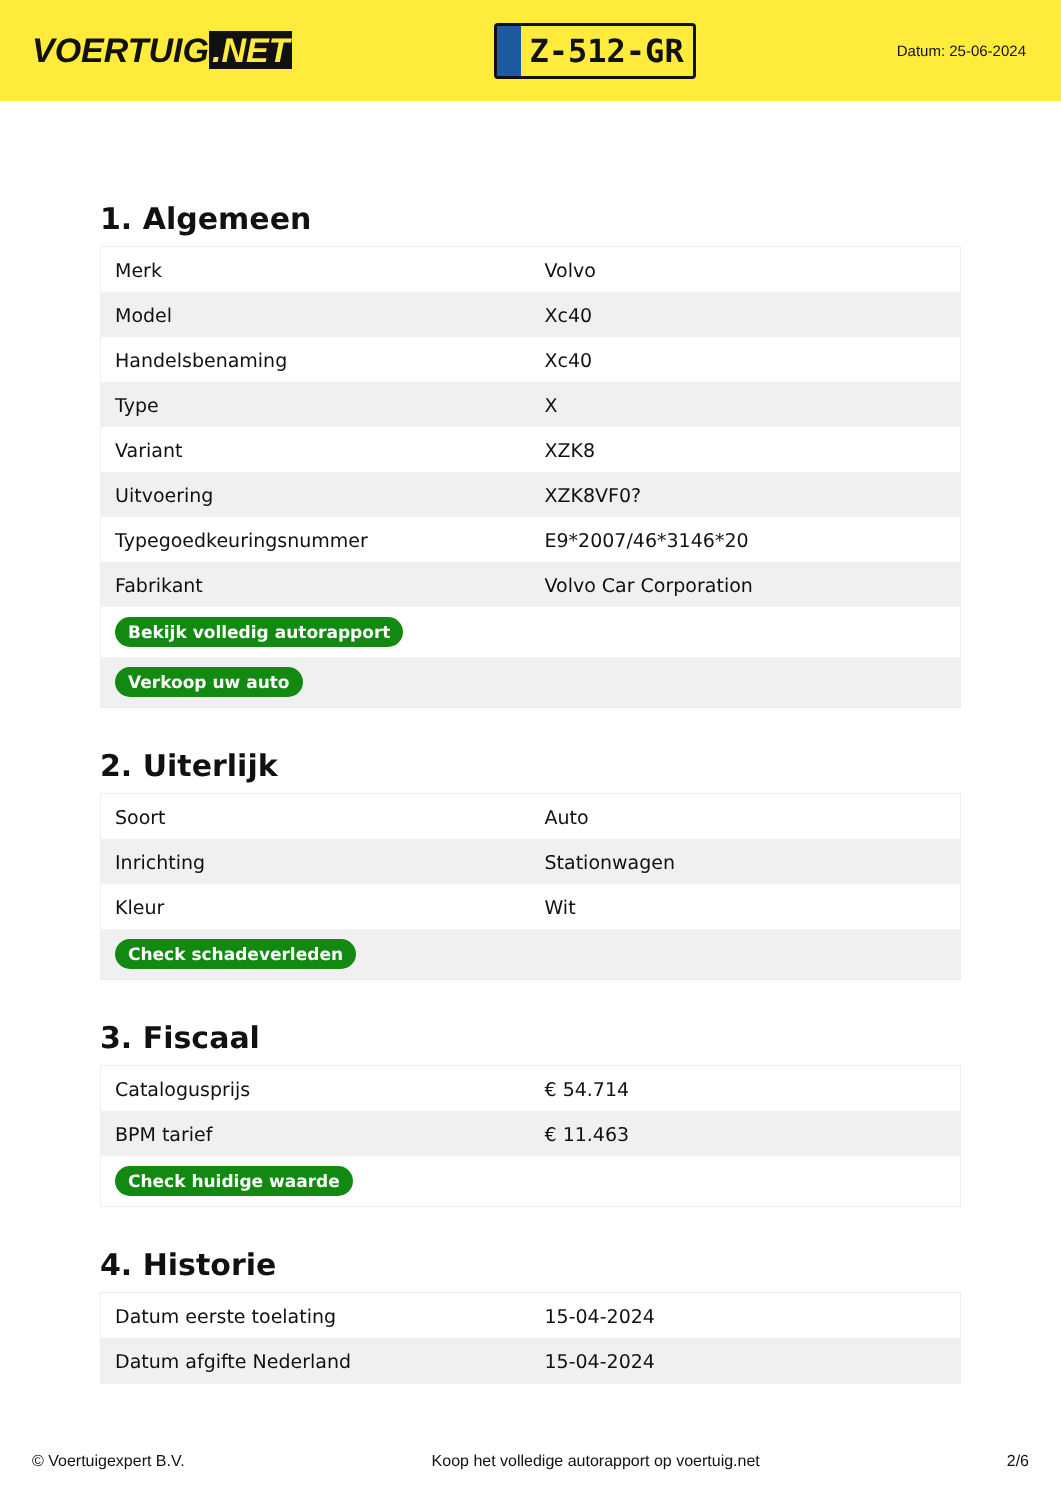VOERTUIG.NET
Z-512-GR
Datum: 25-06-2024
1. Algemeen
| Merk | Volvo |
| Model | Xc40 |
| Handelsbenaming | Xc40 |
| Type | X |
| Variant | XZK8 |
| Uitvoering | XZK8VF0? |
| Typegoedkeuringsnummer | E9*2007/46*3146*20 |
| Fabrikant | Volvo Car Corporation |
| Bekijk volledig autorapport | |
| Verkoop uw auto | |
2. Uiterlijk
| Soort | Auto |
| Inrichting | Stationwagen |
| Kleur | Wit |
| Check schadeverleden | |
3. Fiscaal
| Catalogusprijs | € 54.714 |
| BPM tarief | € 11.463 |
| Check huidige waarde | |
4. Historie
| Datum eerste toelating | 15-04-2024 |
| Datum afgifte Nederland | 15-04-2024 |
© Voertuigexpert B.V. Koop het volledige autorapport op voertuig.net 2/6